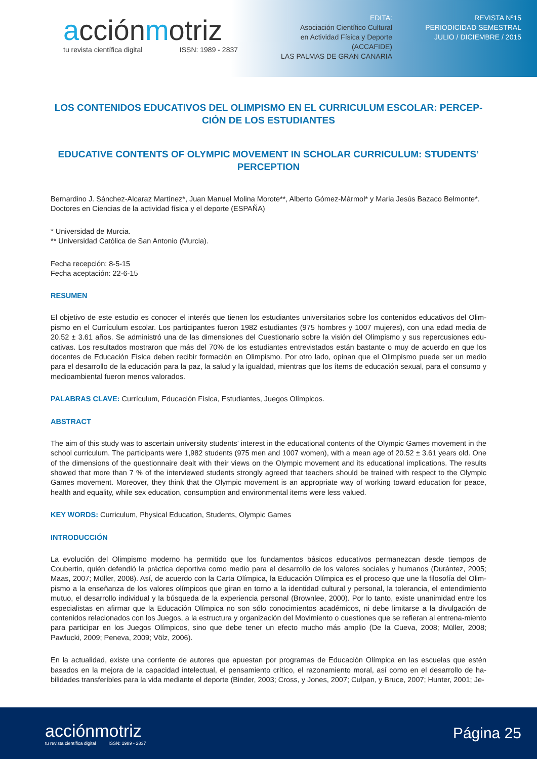acciónmotriz
tu revista científica digital ISSN: 1989 - 2837
EDITA:
Asociación Científico Cultural
en Actividad Física y Deporte
(ACCAFIDE)
LAS PALMAS DE GRAN CANARIA
REVISTA Nº15
PERIODICIDAD SEMESTRAL
JULIO / DICIEMBRE / 2015
LOS CONTENIDOS EDUCATIVOS DEL OLIMPISMO EN EL CURRICULUM ESCOLAR: PERCEP-CIÓN DE LOS ESTUDIANTES
EDUCATIVE CONTENTS OF OLYMPIC MOVEMENT IN SCHOLAR CURRICULUM: STUDENTS’ PERCEPTION
Bernardino J. Sánchez-Alcaraz Martínez*, Juan Manuel Molina Morote**, Alberto Gómez-Mármol* y Maria Jesús Bazaco Belmonte*.
Doctores en Ciencias de la actividad física y el deporte (ESPAÑA)
* Universidad de Murcia.
** Universidad Católica de San Antonio (Murcia).
Fecha recepción: 8-5-15
Fecha aceptación: 22-6-15
RESUMEN
El objetivo de este estudio es conocer el interés que tienen los estudiantes universitarios sobre los contenidos educativos del Olim-pismo en el Currículum escolar. Los participantes fueron 1982 estudiantes (975 hombres y 1007 mujeres), con una edad media de 20.52 ± 3.61 años. Se administró una de las dimensiones del Cuestionario sobre la visión del Olimpismo y sus repercusiones edu-cativas. Los resultados mostraron que más del 70% de los estudiantes entrevistados están bastante o muy de acuerdo en que los docentes de Educación Física deben recibir formación en Olimpismo. Por otro lado, opinan que el Olimpismo puede ser un medio para el desarrollo de la educación para la paz, la salud y la igualdad, mientras que los ítems de educación sexual, para el consumo y medioambiental fueron menos valorados.
PALABRAS CLAVE: Currículum, Educación Física, Estudiantes, Juegos Olímpicos.
ABSTRACT
The aim of this study was to ascertain university students’ interest in the educational contents of the Olympic Games movement in the school curriculum. The participants were 1,982 students (975 men and 1007 women), with a mean age of 20.52 ± 3.61 years old. One of the dimensions of the questionnaire dealt with their views on the Olympic movement and its educational implications. The results showed that more than 7 % of the interviewed students strongly agreed that teachers should be trained with respect to the Olympic Games movement. Moreover, they think that the Olympic movement is an appropriate way of working toward education for peace, health and equality, while sex education, consumption and environmental items were less valued.
KEY WORDS: Curriculum, Physical Education, Students, Olympic Games
INTRODUCCIÓN
La evolución del Olimpismo moderno ha permitido que los fundamentos básicos educativos permanezcan desde tiempos de Coubertin, quién defendió la práctica deportiva como medio para el desarrollo de los valores sociales y humanos (Durántez, 2005; Maas, 2007; Müller, 2008). Así, de acuerdo con la Carta Olímpica, la Educación Olímpica es el proceso que une la filosofía del Olim-pismo a la enseñanza de los valores olímpicos que giran en torno a la identidad cultural y personal, la tolerancia, el entendimiento mutuo, el desarrollo individual y la búsqueda de la experiencia personal (Brownlee, 2000). Por lo tanto, existe unanimidad entre los especialistas en afirmar que la Educación Olímpica no son sólo conocimientos académicos, ni debe limitarse a la divulgación de contenidos relacionados con los Juegos, a la estructura y organización del Movimiento o cuestiones que se refieran al entrena-miento para participar en los Juegos Olímpicos, sino que debe tener un efecto mucho más amplio (De la Cueva, 2008; Müller, 2008; Pawlucki, 2009; Peneva, 2009; Völz, 2006).
En la actualidad, existe una corriente de autores que apuestan por programas de Educación Olímpica en las escuelas que estén basados en la mejora de la capacidad intelectual, el pensamiento crítico, el razonamiento moral, así como en el desarrollo de ha-bilidades transferibles para la vida mediante el deporte (Binder, 2003; Cross, y Jones, 2007; Culpan, y Bruce, 2007; Hunter, 2001; Je-
acciónmotriz
tu revista científica digital ISSN: 1989 - 2837
Página 25